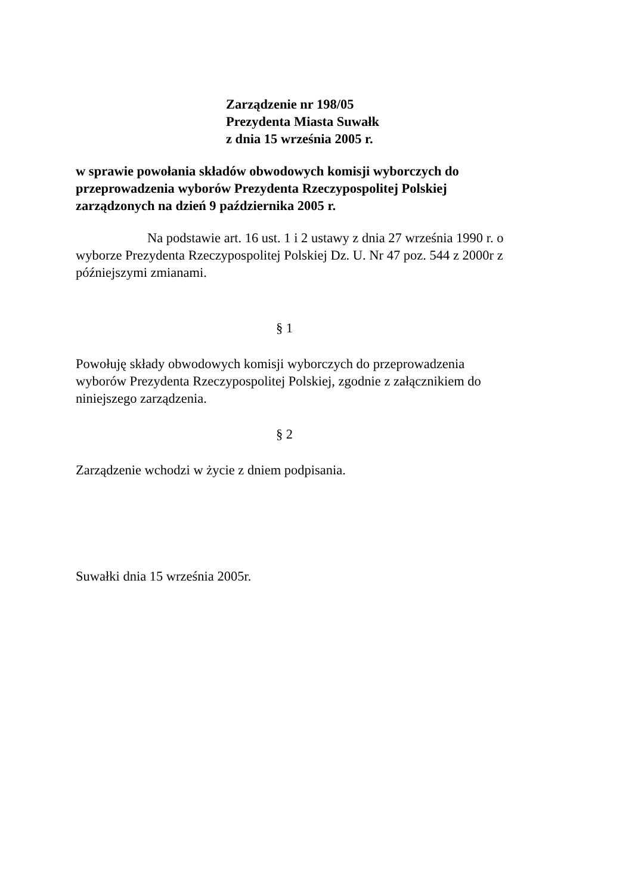Zarządzenie nr 198/05
Prezydenta Miasta Suwałk
z dnia 15 września 2005 r.
w sprawie powołania składów obwodowych komisji wyborczych do
przeprowadzenia wyborów Prezydenta Rzeczypospolitej Polskiej
zarządzonych na dzień 9 października 2005 r.
Na podstawie art. 16 ust. 1 i 2 ustawy z dnia 27 września 1990 r. o
wyborze Prezydenta Rzeczypospolitej Polskiej Dz. U. Nr 47 poz. 544 z 2000r z
późniejszymi zmianami.
§ 1
Powołuję składy obwodowych komisji wyborczych do przeprowadzenia
wyborów Prezydenta Rzeczypospolitej Polskiej, zgodnie z załącznikiem do
niniejszego zarządzenia.
§ 2
Zarządzenie wchodzi w życie z dniem podpisania.
Suwałki dnia 15 września 2005r.